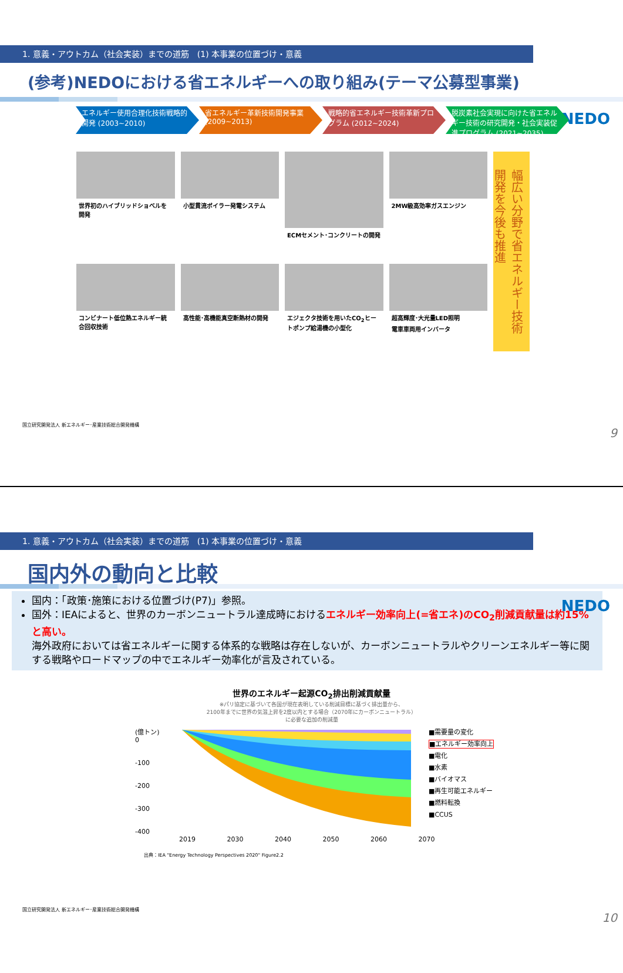1. 意義・アウトカム（社会実装）までの道筋　(1) 本事業の位置づけ・意義
NEDO
(参考)NEDOにおける省エネルギーへの取り組み(テーマ公募型事業)
エネルギー使用合理化技術戦略的開発 (2003~2010)
省エネルギー革新技術開発事業 (2009~2013)
戦略的省エネルギー技術革新プログラム (2012~2024)
脱炭素社会実現に向けた省エネルギー技術の研究開発・社会実装促進プログラム (2021~2035)
世界初のハイブリッドショベルを開発
小型貫流ボイラー発電システム
ECMセメント･コンクリートの開発
2MW級高効率ガスエンジン
コンビナート低位熱エネルギー統合回収技術
高性能･高機能真空断熱材の開発
エジェクタ技術を用いたCO<sub>2</sub>ヒートポンプ給湯機の小型化
超高輝度･大光量LED照明
電車車両用インバータ
幅広い分野で省エネルギー技術開発を今後も推進
国立研究開発法人 新エネルギー･産業技術総合開発機構
9
1. 意義・アウトカム（社会実装）までの道筋　(1) 本事業の位置づけ・意義
NEDO
国内外の動向と比較
国内：「政策･施策における位置づけ(P7)」参照。
国外：IEAによると、世界のカーボンニュートラル達成時におけるエネルギー効率向上(=省エネ)のCO<sub>2</sub>削減貢献量は約15%と高い。
海外政府においては省エネルギーに関する体系的な戦略は存在しないが、カーボンニュートラルやクリーンエネルギー等に関する戦略やロードマップの中でエネルギー効率化が言及されている。
世界のエネルギー起源CO<sub>2</sub>排出削減貢献量
※パリ協定に基づいて各国が現在表明している削減目標に基づく排出量から、
2100年までに世界の気温上昇を2度以内とする場合（2070年にカーボンニュートラル）
に必要な追加の削減量
(億トン)
0
-100
-200
-300
-400
■需要量の変化
■エネルギー効率向上
■電化
■水素
■バイオマス
■再生可能エネルギー
■燃料転換
■CCUS
2019 2030 2040 2050 2060 2070
出典：IEA "Energy Technology Perspectives 2020" Figure2.2
国立研究開発法人 新エネルギー･産業技術総合開発機構
10